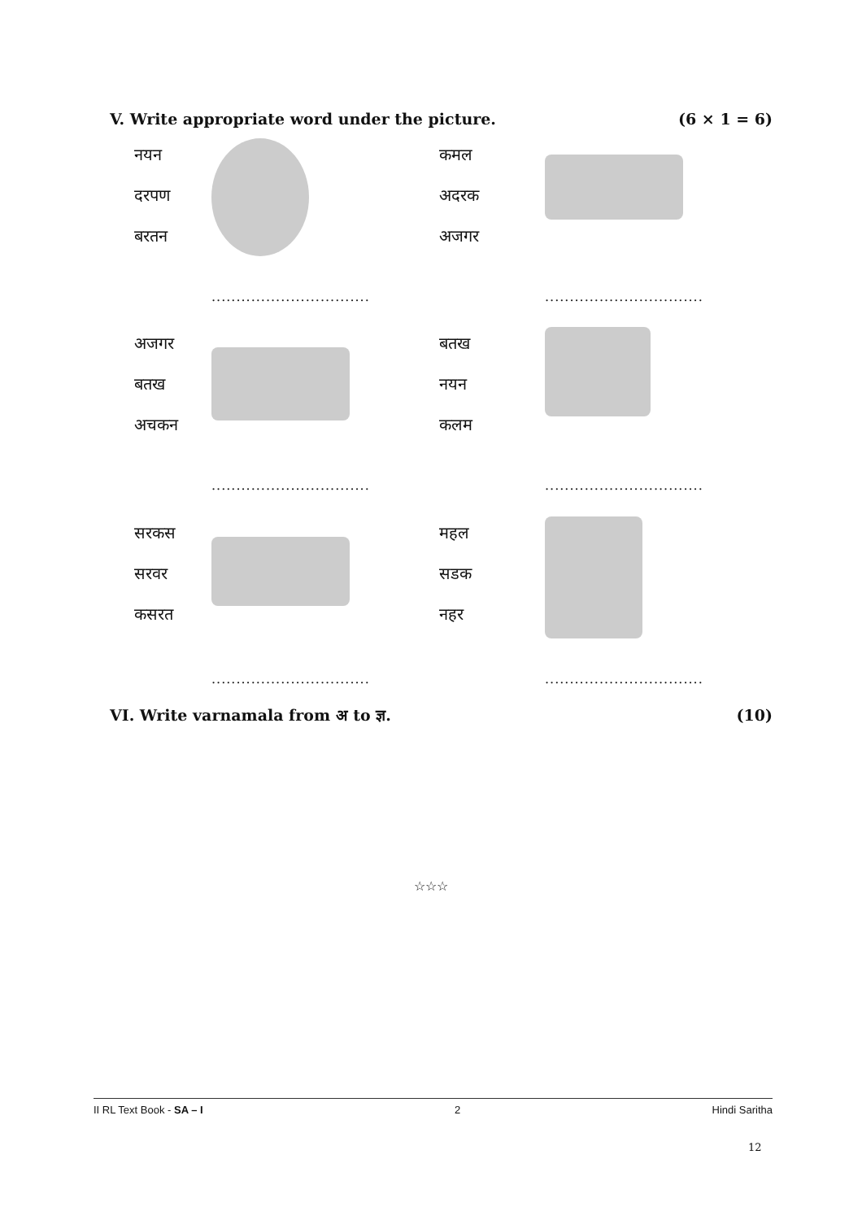V. Write appropriate word under the picture. (6 × 1 = 6)
नयन
दरपण
बरतन
कमल
अदरक
अजगर
................................
................................
अजगर
बतख
अचकन
बतख
नयन
कलम
................................
................................
सरकस
सरवर
कसरत
महल
सडक
नहर
................................
................................
VI. Write varnamala from अ to ज्ञ. (10)
☆☆☆
II RL Text Book - SA – I 2 Hindi Saritha
12